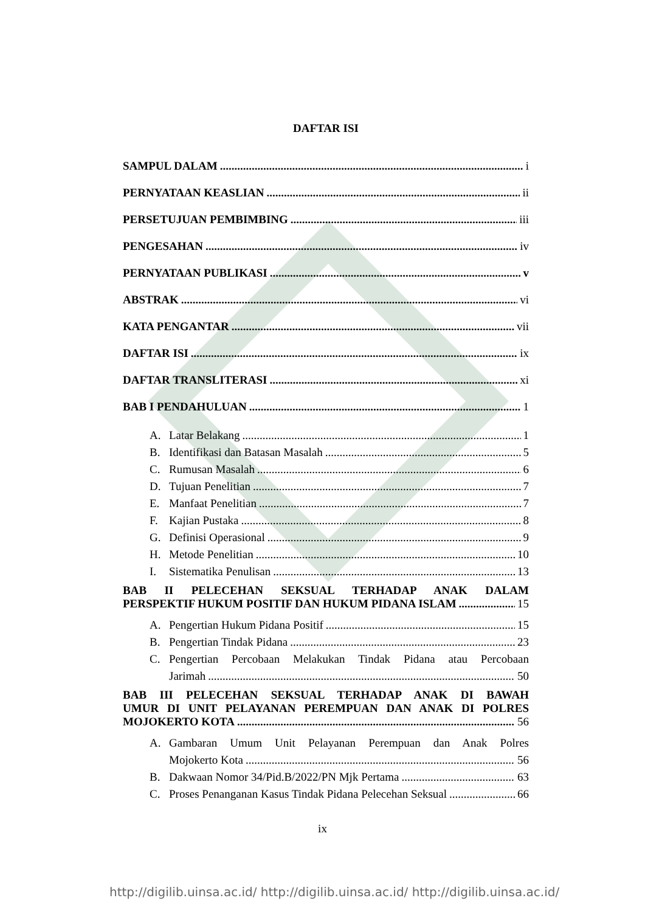DAFTAR ISI
SAMPUL DALAM i
PERNYATAAN KEASLIAN ii
PERSETUJUAN PEMBIMBING iii
PENGESAHAN iv
PERNYATAAN PUBLIKASI v
ABSTRAK vi
KATA PENGANTAR vii
DAFTAR ISI ix
DAFTAR TRANSLITERASI xi
BAB I PENDAHULUAN 1
A. Latar Belakang 1
B. Identifikasi dan Batasan Masalah 5
C. Rumusan Masalah 6
D. Tujuan Penelitian 7
E. Manfaat Penelitian 7
F. Kajian Pustaka 8
G. Definisi Operasional 9
H. Metode Penelitian 10
I. Sistematika Penulisan 13
BAB II PELECEHAN SEKSUAL TERHADAP ANAK DALAM
PERSPEKTIF HUKUM POSITIF DAN HUKUM PIDANA ISLAM 15
A. Pengertian Hukum Pidana Positif 15
B. Pengertian Tindak Pidana 23
C. Pengertian Percobaan Melakukan Tindak Pidana atau Percobaan
Jarimah 50
BAB III PELECEHAN SEKSUAL TERHADAP ANAK DI BAWAH
UMUR DI UNIT PELAYANAN PEREMPUAN DAN ANAK DI POLRES
MOJOKERTO KOTA 56
A. Gambaran Umum Unit Pelayanan Perempuan dan Anak Polres
Mojokerto Kota 56
B. Dakwaan Nomor 34/Pid.B/2022/PN Mjk Pertama 63
C. Proses Penanganan Kasus Tindak Pidana Pelecehan Seksual 66
ix
http://digilib.uinsa.ac.id/ http://digilib.uinsa.ac.id/ http://digilib.uinsa.ac.id/